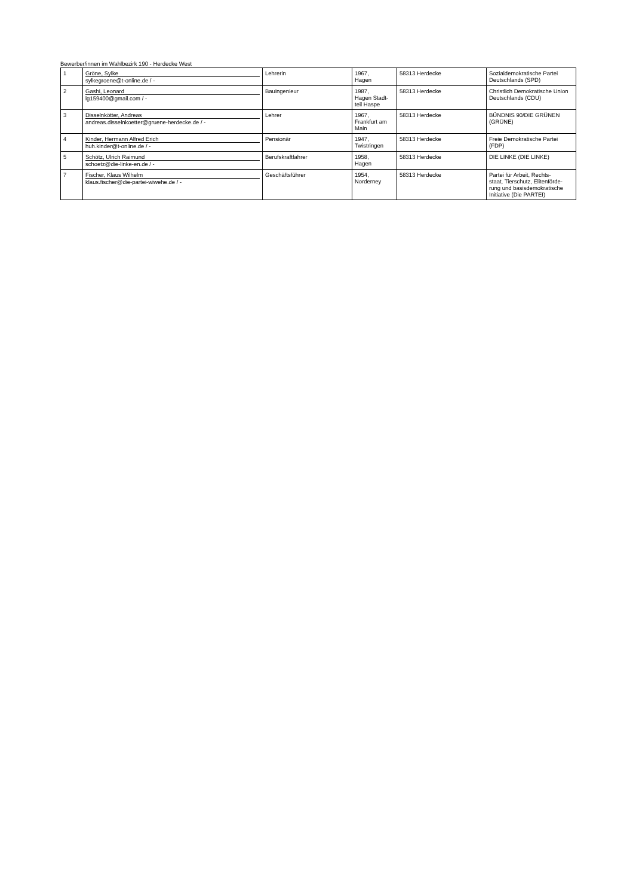Bewerber/innen im Wahlbezirk 190 - Herdecke West
| 1 | Gröne, Sylke sylkegroene@t-online.de / - | Lehrerin | 1967, Hagen | 58313 Herdecke | Sozialdemokratische Partei Deutschlands (SPD) |
| 2 | Gashi, Leonard lg159400@gmail.com / - | Bauingenieur | 1987, Hagen Stadt- teil Haspe | 58313 Herdecke | Christlich Demokratische Union Deutschlands (CDU) |
| 3 | Disselnkötter, Andreas andreas.disselnkoetter@gruene-herdecke.de / - | Lehrer | 1967, Frankfurt am Main | 58313 Herdecke | BÜNDNIS 90/DIE GRÜNEN (GRÜNE) |
| 4 | Kinder, Hermann Alfred Erich huh.kinder@t-online.de / - | Pensionär | 1947, Twistringen | 58313 Herdecke | Freie Demokratische Partei (FDP) |
| 5 | Schötz, Ulrich Raimund schoetz@die-linke-en.de / - | Berufskraftfahrer | 1958, Hagen | 58313 Herdecke | DIE LINKE (DIE LINKE) |
| 7 | Fischer, Klaus Wilhelm klaus.fischer@die-partei-wiwehe.de / - | Geschäftsführer | 1954, Norderney | 58313 Herdecke | Partei für Arbeit, Rechts- staat, Tierschutz, Elitenförde- rung und basisdemokratische Initiative (Die PARTEI) |